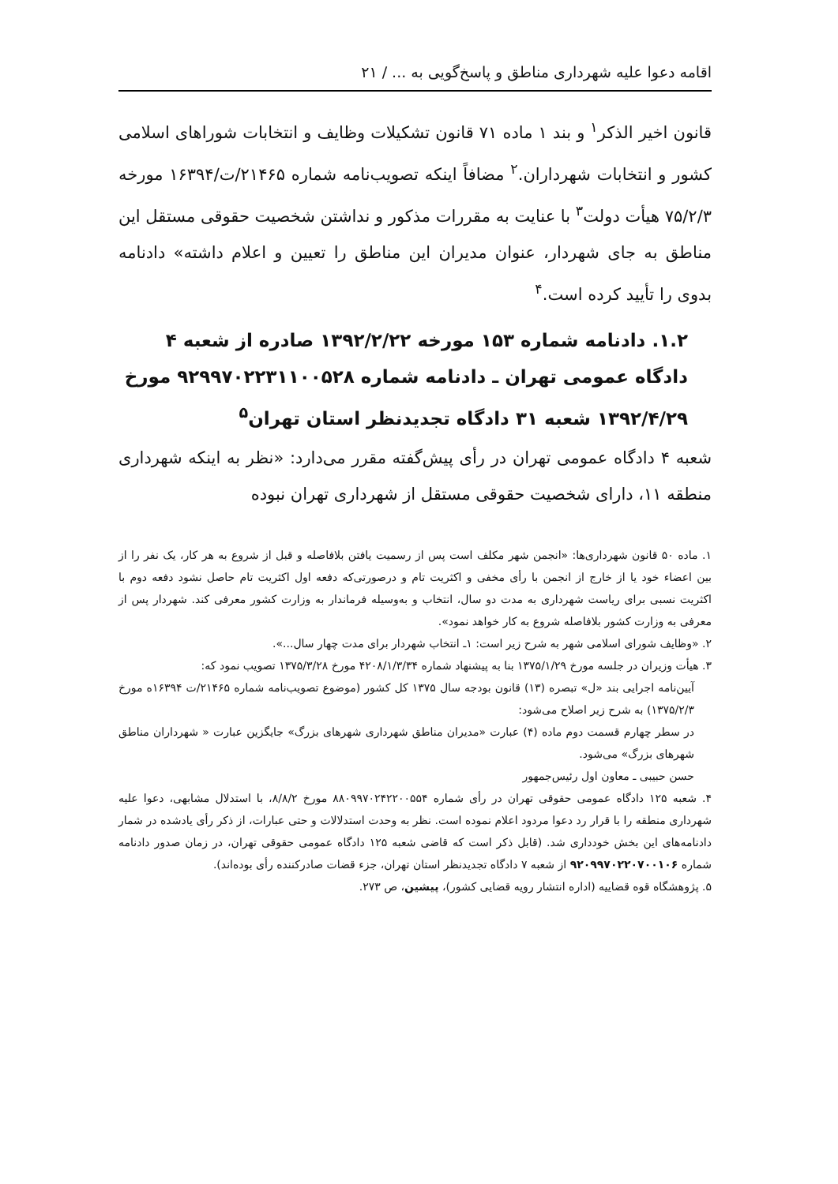اقامه دعوا علیه شهرداری مناطق و پاسخ‌گویی به ... / ۲۱
قانون اخیر الذکر<sup>۱</sup> و بند ۱ ماده ۷۱ قانون تشکیلات وظایف و انتخابات شوراهای اسلامی کشور و انتخابات شهرداران.<sup>۲</sup> مضافاً اینکه تصویب‌نامه شماره ۲۱۴۶۵/ت/۱۶۳۹۴ مورخه ۷۵/۲/۳ هیأت دولت<sup>۳</sup> با عنایت به مقررات مذکور و نداشتن شخصیت حقوقی مستقل این مناطق به جای شهردار، عنوان مدیران این مناطق را تعیین و اعلام داشته» دادنامه بدوی را تأیید کرده است.<sup>۴</sup>
۱.۲. دادنامه شماره ۱۵۳ مورخه ۱۳۹۲/۲/۲۲ صادره از شعبه ۴ دادگاه عمومی تهران ـ دادنامه شماره ۹۲۹۹۷۰۲۲۳۱۱۰۰۵۲۸ مورخ ۱۳۹۲/۴/۲۹ شعبه ۳۱ دادگاه تجدیدنظر استان تهران<sup>۵</sup>
شعبه ۴ دادگاه عمومی تهران در رأی پیش‌گفته مقرر می‌دارد: «نظر به اینکه شهرداری منطقه ۱۱، دارای شخصیت حقوقی مستقل از شهرداری تهران نبوده
۱. ماده ۵۰ قانون شهرداری‌ها: «انجمن شهر مکلف است پس از رسمیت یافتن بلافاصله و قبل از شروع به هر کار، یک نفر را از بین اعضاء خود یا از خارج از انجمن با رأی مخفی و اکثریت تام و درصورتی‌که دفعه اول اکثریت تام حاصل نشود دفعه دوم با اکثریت نسبی برای ریاست شهرداری به مدت دو سال، انتخاب و به‌وسیله فرماندار به وزارت کشور معرفی کند. شهردار پس از معرفی به وزارت کشور بلافاصله شروع به کار خواهد نمود».
۲. «وظایف شورای اسلامی شهر به شرح زیر است: ۱ـ انتخاب شهردار برای مدت چهار سال...».
۳. هیأت وزیران در جلسه مورخ ۱۳۷۵/۱/۲۹ بنا به پیشنهاد شماره ۴۲۰۸/۱/۳/۳۴ مورخ ۱۳۷۵/۳/۲۸ تصویب نمود که:
آیین‌نامه اجرایی بند «ل» تبصره (۱۳) قانون بودجه سال ۱۳۷۵ کل کشور (موضوع تصویب‌نامه شماره ۲۱۴۶۵/ت ۱۶۳۹۴ه مورخ ۱۳۷۵/۲/۳) به شرح زیر اصلاح می‌شود:
در سطر چهارم قسمت دوم ماده (۴) عبارت «مدیران مناطق شهرداری شهرهای بزرگ» جایگزین عبارت « شهرداران مناطق شهرهای بزرگ» می‌شود.
حسن حبیبی ـ معاون اول رئیس‌جمهور
۴. شعبه ۱۲۵ دادگاه عمومی حقوقی تهران در رأی شماره ۸۸۰۹۹۷۰۲۴۲۲۰۰۵۵۴ مورخ ۸/۸/۲، با استدلال مشابهی، دعوا علیه شهرداری منطقه را با قرار رد دعوا مردود اعلام نموده است. نظر به وحدت استدلالات و حتی عبارات، از ذکر رأی یادشده در شمار دادنامه‌های این بخش خودداری شد. (قابل ذکر است که قاضی شعبه ۱۲۵ دادگاه عمومی حقوقی تهران، در زمان صدور دادنامه شماره ۹۲۰۹۹۷۰۲۲۰۷۰۰۱۰۶ از شعبه ۷ دادگاه تجدیدنظر استان تهران، جزء قضات صادرکننده رأی بوده‌اند).
۵. پژوهشگاه قوه قضاییه (اداره انتشار رویه قضایی کشور)، پیشین، ص ۲۷۳.